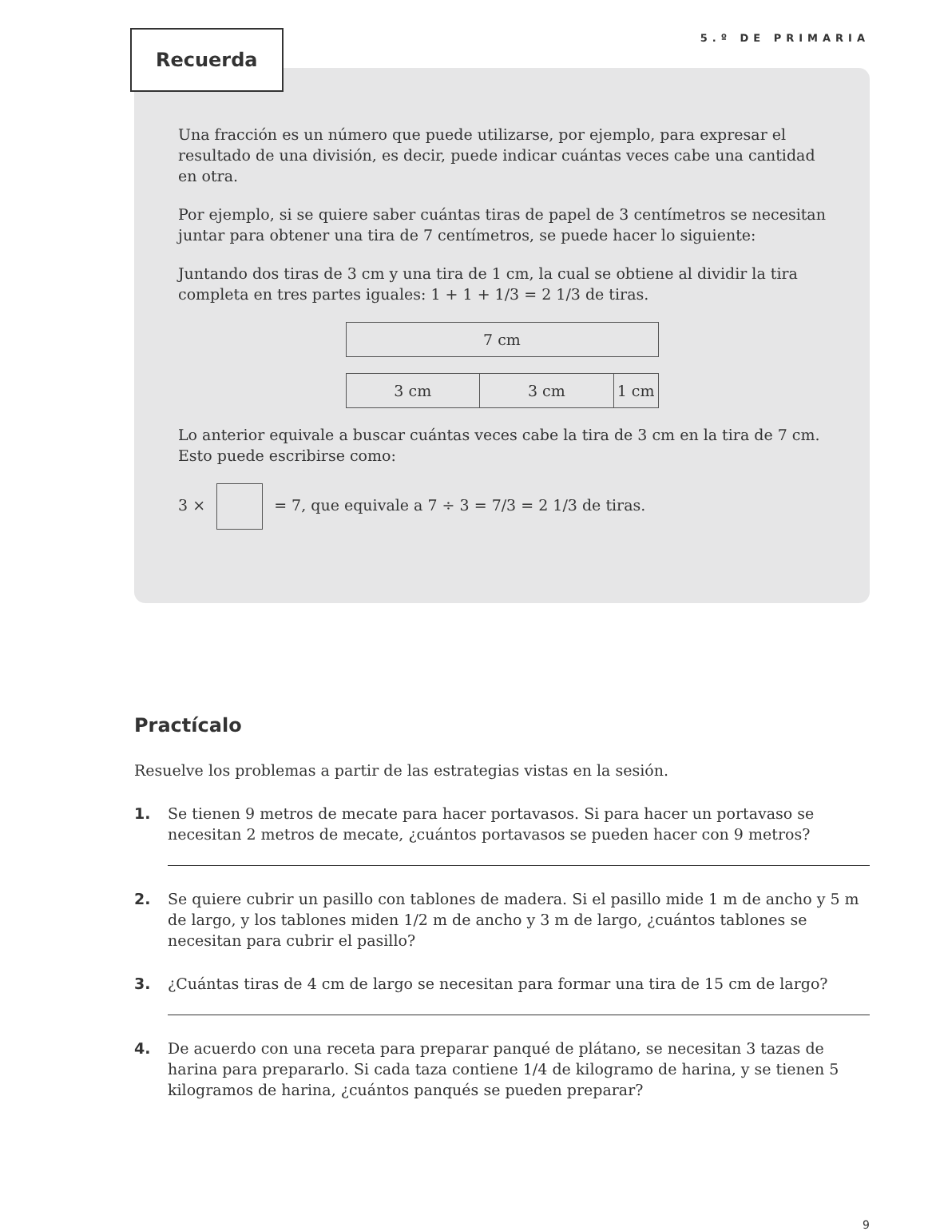5.º DE PRIMARIA
Recuerda
Una fracción es un número que puede utilizarse, por ejemplo, para expresar el resultado de una división, es decir, puede indicar cuántas veces cabe una cantidad en otra.
Por ejemplo, si se quiere saber cuántas tiras de papel de 3 centímetros se necesitan juntar para obtener una tira de 7 centímetros, se puede hacer lo siguiente:
Juntando dos tiras de 3 cm y una tira de 1 cm, la cual se obtiene al dividir la tira completa en tres partes iguales: 1 + 1 + 1/3 = 2 1/3 de tiras.
7 cm
3 cm 3 cm 1 cm
Lo anterior equivale a buscar cuántas veces cabe la tira de 3 cm en la tira de 7 cm. Esto puede escribirse como:
3 × = 7, que equivale a 7 ÷ 3 = 7/3 = 2 1/3 de tiras.
Practícalo
Resuelve los problemas a partir de las estrategias vistas en la sesión.
1. Se tienen 9 metros de mecate para hacer portavasos. Si para hacer un portavaso se necesitan 2 metros de mecate, ¿cuántos portavasos se pueden hacer con 9 metros?
2. Se quiere cubrir un pasillo con tablones de madera. Si el pasillo mide 1 m de ancho y 5 m de largo, y los tablones miden 1/2 m de ancho y 3 m de largo, ¿cuántos tablones se necesitan para cubrir el pasillo?
3. ¿Cuántas tiras de 4 cm de largo se necesitan para formar una tira de 15 cm de largo?
4. De acuerdo con una receta para preparar panqué de plátano, se necesitan 3 tazas de harina para prepararlo. Si cada taza contiene 1/4 de kilogramo de harina, y se tienen 5 kilogramos de harina, ¿cuántos panqués se pueden preparar?
9